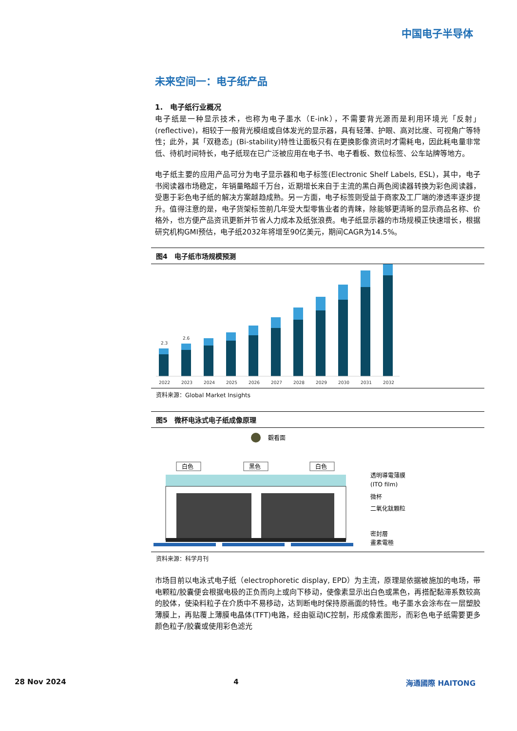中国电子半导体
未来空间一：电子纸产品
1.　电子纸行业概况
电子纸是一种显示技术，也称为电子墨水（E-ink），不需要背光源而是利用环境光「反射」(reflective)，相较于一般背光模组或自体发光的显示器，具有轻薄、护眼、高对比度、可视角广等特性；此外，其「双稳态」(Bi-stability)特性让面板只有在更换影像资讯时才需耗电，因此耗电量非常低、待机时间特长，电子纸现在已广泛被应用在电子书、电子看板、数位标签、公车站牌等地方。
电子纸主要的应用产品可分为电子显示器和电子标签(Electronic Shelf Labels, ESL)，其中，电子书阅读器市场稳定，年销量略超千万台，近期增长来自于主流的黑白两色阅读器转换为彩色阅读器，受惠于彩色电子纸的解决方案越趋成熟。另一方面，电子标签则受益于商家及工厂端的渗透率逐步提升。值得注意的是，电子货架标签前几年受大型零售业者的青睐，除能够更清晰的显示商品名称、价格外，也方便产品资讯更新并节省人力成本及纸张浪费。电子纸显示器的市场规模正快速增长，根据研究机构GMI预估，电子纸2032年将增至90亿美元，期间CAGR为14.5%。
图4　电子纸市场规模预测
2.3
2.6
2022
2023
2024
2025
2026
2027
2028
2029
2030
2031
2032
资料来源：Global Market Insights
图5　微杯电泳式电子纸成像原理
觀看面
白色
黑色
白色
透明導電薄膜
(ITO film)
微杯
二氧化鈦顆粒
密封層
畫素電極
资料来源：科学月刊
市场目前以电泳式电子纸（electrophoretic display, EPD）为主流，原理是依据被施加的电场，带电颗粒/胶囊便会根据电极的正负而向上或向下移动，使像素显示出白色或黑色，再搭配黏滞系数较高的胶体，使染料粒子在介质中不易移动，达到断电时保持原画面的特性。电子墨水会涂布在一层塑胶薄膜上，再贴覆上薄膜电晶体(TFT)电路，经由驱动IC控制，形成像素图形，而彩色电子纸需要更多颜色粒子/胶囊或使用彩色滤光
28 Nov 2024 4 海通國際 HAITONG